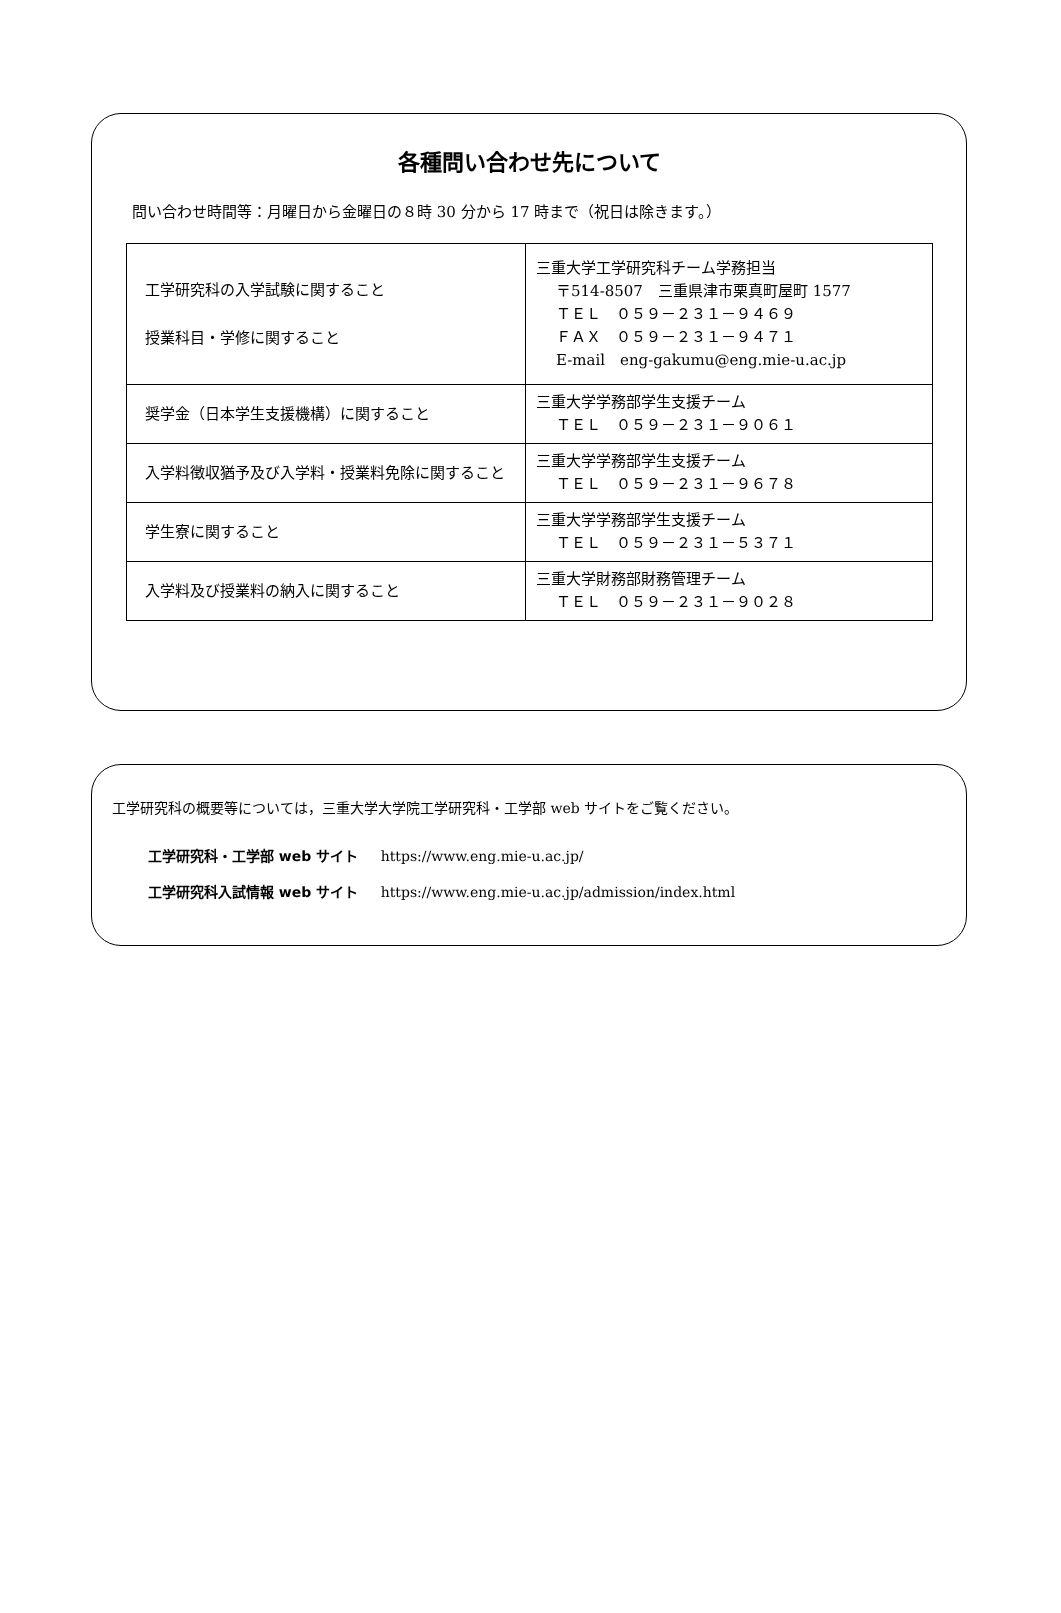各種問い合わせ先について
問い合わせ時間等：月曜日から金曜日の８時 30 分から 17 時まで（祝日は除きます。）
| 工学研究科の入学試験に関すること 授業科目・学修に関すること | 三重大学工学研究科チーム学務担当 〒514-8507 三重県津市栗真町屋町 1577 ＴＥＬ ０５９－２３１－９４６９ ＦＡＸ ０５９－２３１－９４７１ E-mail eng-gakumu@eng.mie-u.ac.jp |
| 奨学金（日本学生支援機構）に関すること | 三重大学学務部学生支援チーム ＴＥＬ ０５９－２３１－９０６１ |
| 入学料徴収猶予及び入学料・授業料免除に関すること | 三重大学学務部学生支援チーム ＴＥＬ ０５９－２３１－９６７８ |
| 学生寮に関すること | 三重大学学務部学生支援チーム ＴＥＬ ０５９－２３１－５３７１ |
| 入学料及び授業料の納入に関すること | 三重大学財務部財務管理チーム ＴＥＬ ０５９－２３１－９０２８ |
工学研究科の概要等については，三重大学大学院工学研究科・工学部 web サイトをご覧ください。
工学研究科・工学部 web サイト https://www.eng.mie-u.ac.jp/
工学研究科入試情報 web サイト https://www.eng.mie-u.ac.jp/admission/index.html